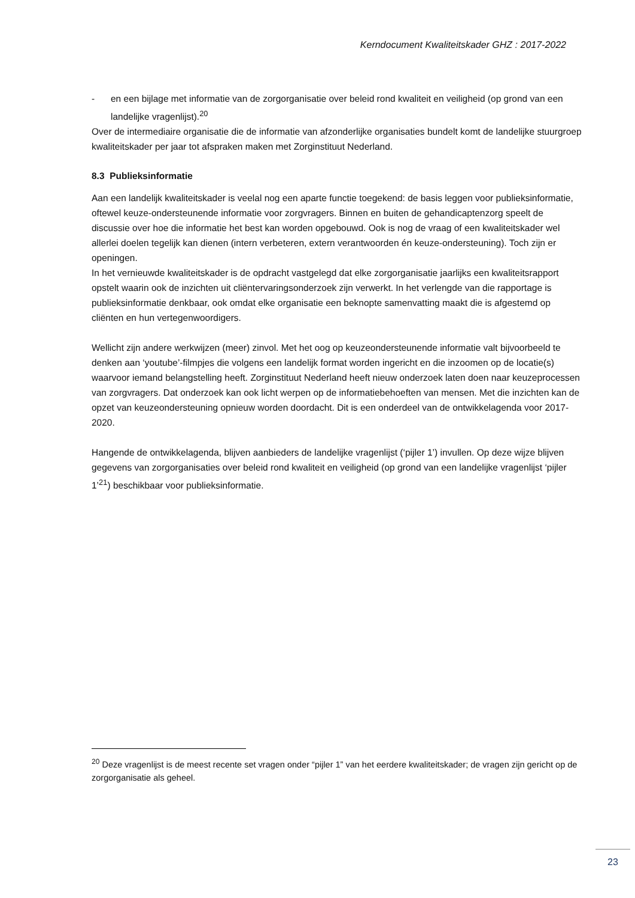Kerndocument Kwaliteitskader GHZ : 2017-2022
- en een bijlage met informatie van de zorgorganisatie over beleid rond kwaliteit en veiligheid (op grond van een landelijke vragenlijst).<sup>20</sup>
Over de intermediaire organisatie die de informatie van afzonderlijke organisaties bundelt komt de landelijke stuurgroep kwaliteitskader per jaar tot afspraken maken met Zorginstituut Nederland.
8.3 Publieksinformatie
Aan een landelijk kwaliteitskader is veelal nog een aparte functie toegekend: de basis leggen voor publieksinformatie, oftewel keuze-ondersteunende informatie voor zorgvragers. Binnen en buiten de gehandicaptenzorg speelt de discussie over hoe die informatie het best kan worden opgebouwd. Ook is nog de vraag of een kwaliteitskader wel allerlei doelen tegelijk kan dienen (intern verbeteren, extern verantwoorden én keuze-ondersteuning). Toch zijn er openingen.
In het vernieuwde kwaliteitskader is de opdracht vastgelegd dat elke zorgorganisatie jaarlijks een kwaliteitsrapport opstelt waarin ook de inzichten uit cliëntervaringsonderzoek zijn verwerkt. In het verlengde van die rapportage is publieksinformatie denkbaar, ook omdat elke organisatie een beknopte samenvatting maakt die is afgestemd op cliënten en hun vertegenwoordigers.
Wellicht zijn andere werkwijzen (meer) zinvol. Met het oog op keuzeondersteunende informatie valt bijvoorbeeld te denken aan ‘youtube’-filmpjes die volgens een landelijk format worden ingericht en die inzoomen op de locatie(s) waarvoor iemand belangstelling heeft. Zorginstituut Nederland heeft nieuw onderzoek laten doen naar keuzeprocessen van zorgvragers. Dat onderzoek kan ook licht werpen op de informatiebehoeften van mensen. Met die inzichten kan de opzet van keuzeondersteuning opnieuw worden doordacht. Dit is een onderdeel van de ontwikkelagenda voor 2017-2020.
Hangende de ontwikkelagenda, blijven aanbieders de landelijke vragenlijst (‘pijler 1’) invullen. Op deze wijze blijven gegevens van zorgorganisaties over beleid rond kwaliteit en veiligheid (op grond van een landelijke vragenlijst ‘pijler 1’<sup>21</sup>) beschikbaar voor publieksinformatie.
<sup>20</sup> Deze vragenlijst is de meest recente set vragen onder “pijler 1” van het eerdere kwaliteitskader; de vragen zijn gericht op de zorgorganisatie als geheel.
23